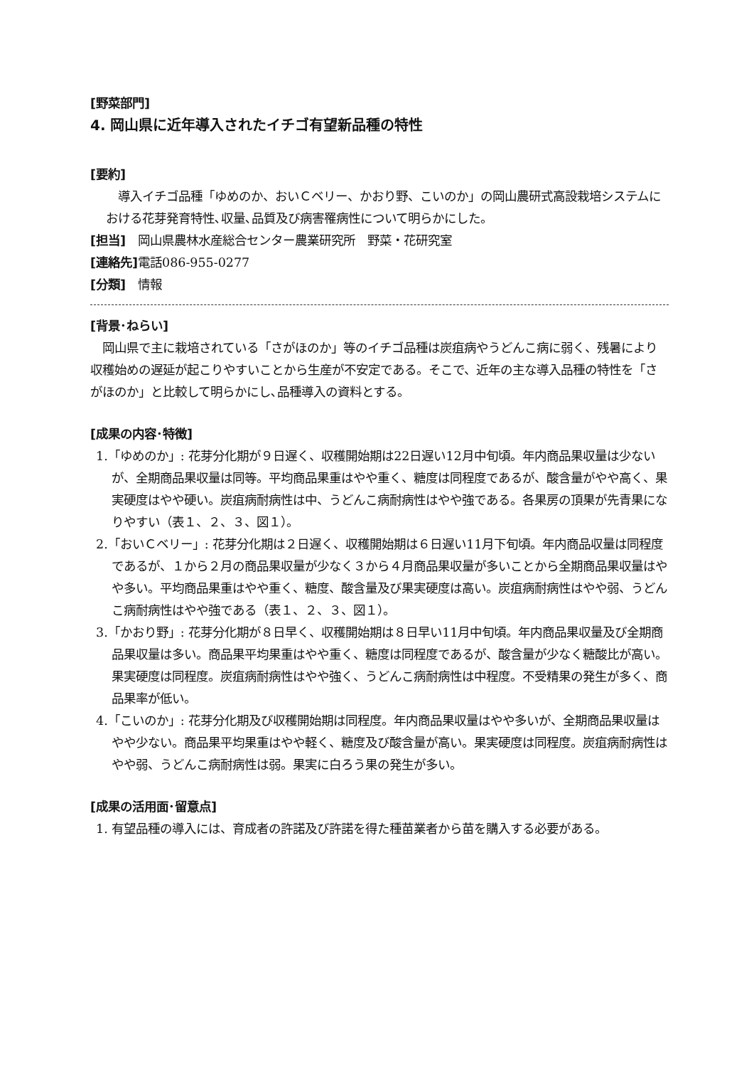[野菜部門]
4. 岡山県に近年導入されたイチゴ有望新品種の特性
[要約]
　導入イチゴ品種「ゆめのか、おいＣベリー、かおり野、こいのか」の岡山農研式高設栽培システムにおける花芽発育特性､収量､品質及び病害罹病性について明らかにした。
[担当]　岡山県農林水産総合センター農業研究所　野菜・花研究室
[連絡先] 電話086-955-0277
[分類]　情報
[背景･ねらい]
　岡山県で主に栽培されている「さがほのか」等のイチゴ品種は炭疽病やうどんこ病に弱く、残暑により収穫始めの遅延が起こりやすいことから生産が不安定である。そこで、近年の主な導入品種の特性を「さがほのか」と比較して明らかにし､品種導入の資料とする。
[成果の内容･特徴]
1.「ゆめのか」: 花芽分化期が９日遅く、収穫開始期は22日遅い12月中旬頃。年内商品果収量は少ないが、全期商品果収量は同等。平均商品果重はやや重く、糖度は同程度であるが、酸含量がやや高く、果実硬度はやや硬い。炭疽病耐病性は中、うどんこ病耐病性はやや強である。各果房の頂果が先青果になりやすい（表１、２、３、図１）。
2.「おいＣベリー」: 花芽分化期は２日遅く、収穫開始期は６日遅い11月下旬頃。年内商品収量は同程度であるが、１から２月の商品果収量が少なく３から４月商品果収量が多いことから全期商品果収量はやや多い。平均商品果重はやや重く、糖度、酸含量及び果実硬度は高い。炭疽病耐病性はやや弱、うどんこ病耐病性はやや強である（表１、２、３、図１）。
3.「かおり野」: 花芽分化期が８日早く、収穫開始期は８日早い11月中旬頃。年内商品果収量及び全期商品果収量は多い。商品果平均果重はやや重く、糖度は同程度であるが、酸含量が少なく糖酸比が高い。果実硬度は同程度。炭疽病耐病性はやや強く、うどんこ病耐病性は中程度。不受精果の発生が多く、商品果率が低い。
4.「こいのか」: 花芽分化期及び収穫開始期は同程度。年内商品果収量はやや多いが、全期商品果収量はやや少ない。商品果平均果重はやや軽く、糖度及び酸含量が高い。果実硬度は同程度。炭疽病耐病性はやや弱、うどんこ病耐病性は弱。果実に白ろう果の発生が多い。
[成果の活用面･留意点]
1. 有望品種の導入には、育成者の許諾及び許諾を得た種苗業者から苗を購入する必要がある。